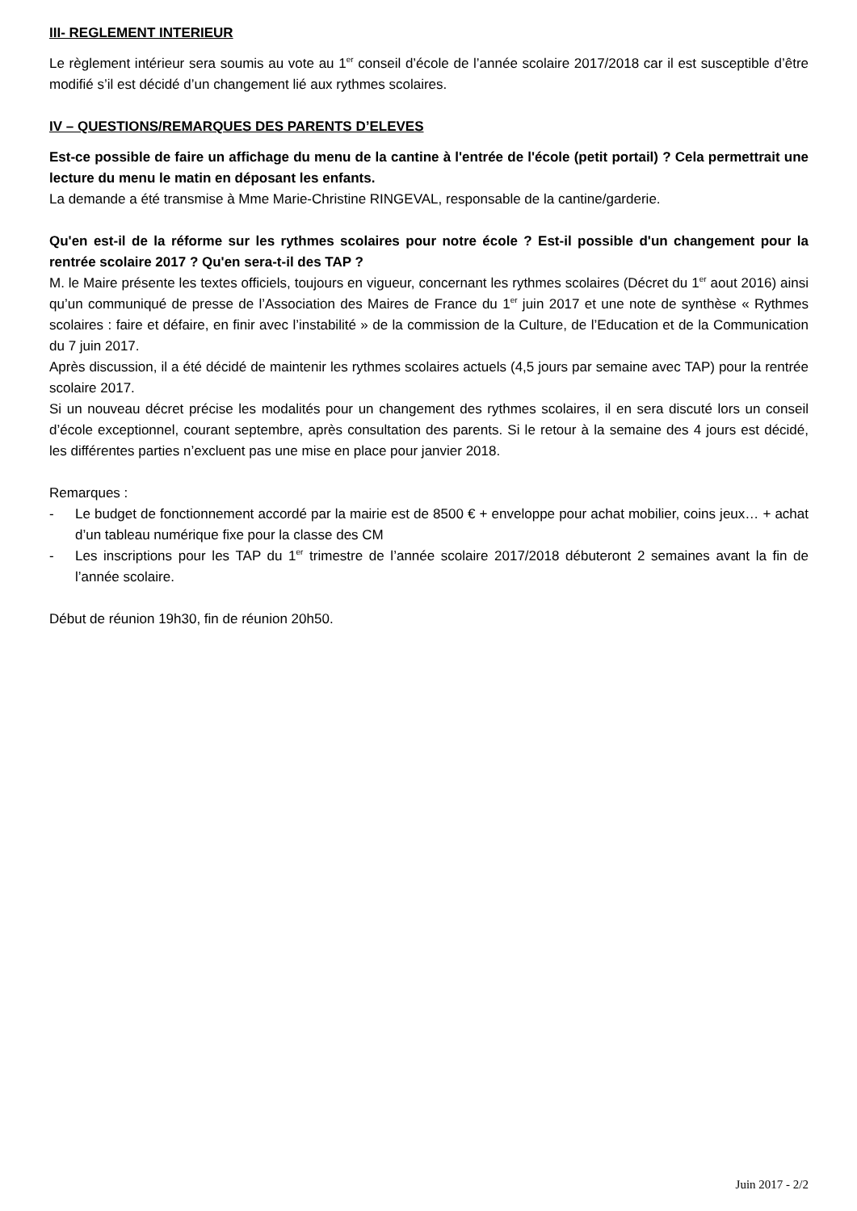III- REGLEMENT INTERIEUR
Le règlement intérieur sera soumis au vote au 1<sup>er</sup> conseil d’école de l’année scolaire 2017/2018 car il est susceptible d’être modifié s’il est décidé d’un changement lié aux rythmes scolaires.
IV – QUESTIONS/REMARQUES DES PARENTS D’ELEVES
Est-ce possible de faire un affichage du menu de la cantine à l'entrée de l'école (petit portail) ? Cela permettrait une lecture du menu le matin en déposant les enfants.
La demande a été transmise à Mme Marie-Christine RINGEVAL, responsable de la cantine/garderie.
Qu'en est-il de la réforme sur les rythmes scolaires pour notre école ? Est-il possible d'un changement pour la rentrée scolaire 2017 ? Qu'en sera-t-il des TAP ?
M. le Maire présente les textes officiels, toujours en vigueur, concernant les rythmes scolaires (Décret du 1<sup>er</sup> aout 2016) ainsi qu’un communiqué de presse de l’Association des Maires de France du 1<sup>er</sup> juin 2017 et une note de synthèse « Rythmes scolaires : faire et défaire, en finir avec l’instabilité » de la commission de la Culture, de l’Education et de la Communication du 7 juin 2017.
Après discussion, il a été décidé de maintenir les rythmes scolaires actuels (4,5 jours par semaine avec TAP) pour la rentrée scolaire 2017.
Si un nouveau décret précise les modalités pour un changement des rythmes scolaires, il en sera discuté lors un conseil d’école exceptionnel, courant septembre, après consultation des parents. Si le retour à la semaine des 4 jours est décidé, les différentes parties n’excluent pas une mise en place pour janvier 2018.
Remarques :
- Le budget de fonctionnement accordé par la mairie est de 8500 € + enveloppe pour achat mobilier, coins jeux… + achat d’un tableau numérique fixe pour la classe des CM
- Les inscriptions pour les TAP du 1<sup>er</sup> trimestre de l’année scolaire 2017/2018 débuteront 2 semaines avant la fin de l’année scolaire.
Début de réunion 19h30, fin de réunion 20h50.
Juin 2017 - 2/2